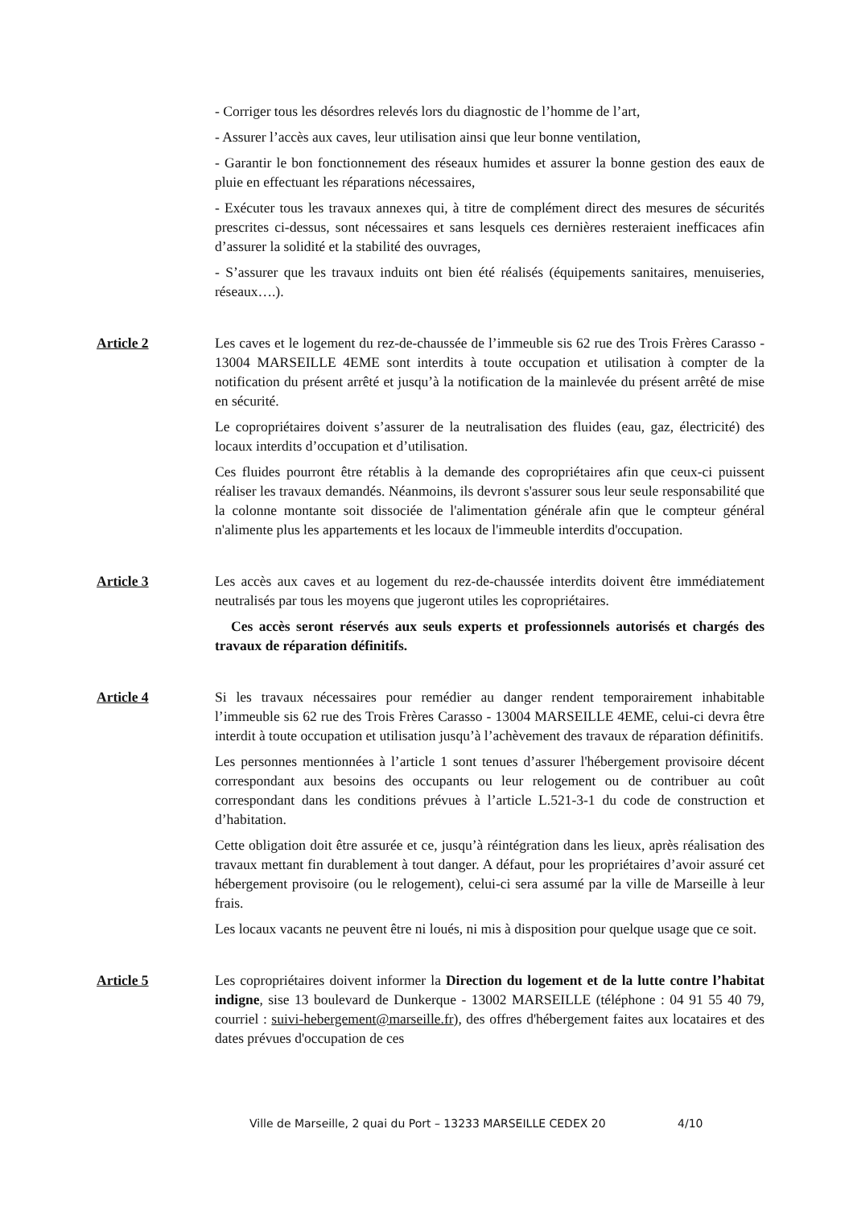- Corriger tous les désordres relevés lors du diagnostic de l’homme de l’art,
- Assurer l’accès aux caves, leur utilisation ainsi que leur bonne ventilation,
- Garantir le bon fonctionnement des réseaux humides et assurer la bonne gestion des eaux de pluie en effectuant les réparations nécessaires,
- Exécuter tous les travaux annexes qui, à titre de complément direct des mesures de sécurités prescrites ci-dessus, sont nécessaires et sans lesquels ces dernières resteraient inefficaces afin d’assurer la solidité et la stabilité des ouvrages,
- S’assurer que les travaux induits ont bien été réalisés (équipements sanitaires, menuiseries, réseaux….).
Article 2 Les caves et le logement du rez-de-chaussée de l’immeuble sis 62 rue des Trois Frères Carasso - 13004 MARSEILLE 4EME sont interdits à toute occupation et utilisation à compter de la notification du présent arrêté et jusqu’à la notification de la mainlevée du présent arrêté de mise en sécurité.
Le copropriétaires doivent s’assurer de la neutralisation des fluides (eau, gaz, électricité) des locaux interdits d’occupation et d’utilisation.
Ces fluides pourront être rétablis à la demande des copropriétaires afin que ceux-ci puissent réaliser les travaux demandés. Néanmoins, ils devront s'assurer sous leur seule responsabilité que la colonne montante soit dissociée de l'alimentation générale afin que le compteur général n'alimente plus les appartements et les locaux de l'immeuble interdits d'occupation.
Article 3 Les accès aux caves et au logement du rez-de-chaussée interdits doivent être immédiatement neutralisés par tous les moyens que jugeront utiles les copropriétaires.
Ces accès seront réservés aux seuls experts et professionnels autorisés et chargés des travaux de réparation définitifs.
Article 4 Si les travaux nécessaires pour remédier au danger rendent temporairement inhabitable l’immeuble sis 62 rue des Trois Frères Carasso - 13004 MARSEILLE 4EME, celui-ci devra être interdit à toute occupation et utilisation jusqu’à l’achèvement des travaux de réparation définitifs.
Les personnes mentionnées à l’article 1 sont tenues d’assurer l'hébergement provisoire décent correspondant aux besoins des occupants ou leur relogement ou de contribuer au coût correspondant dans les conditions prévues à l’article L.521-3-1 du code de construction et d’habitation.
Cette obligation doit être assurée et ce, jusqu’à réintégration dans les lieux, après réalisation des travaux mettant fin durablement à tout danger. A défaut, pour les propriétaires d’avoir assuré cet hébergement provisoire (ou le relogement), celui-ci sera assumé par la ville de Marseille à leur frais.
Les locaux vacants ne peuvent être ni loués, ni mis à disposition pour quelque usage que ce soit.
Article 5 Les copropriétaires doivent informer la Direction du logement et de la lutte contre l’habitat indigne, sise 13 boulevard de Dunkerque - 13002 MARSEILLE (téléphone : 04 91 55 40 79, courriel : suivi-hebergement@marseille.fr), des offres d'hébergement faites aux locataires et des dates prévues d'occupation de ces
Ville de Marseille, 2 quai du Port – 13233 MARSEILLE CEDEX 20 4/10